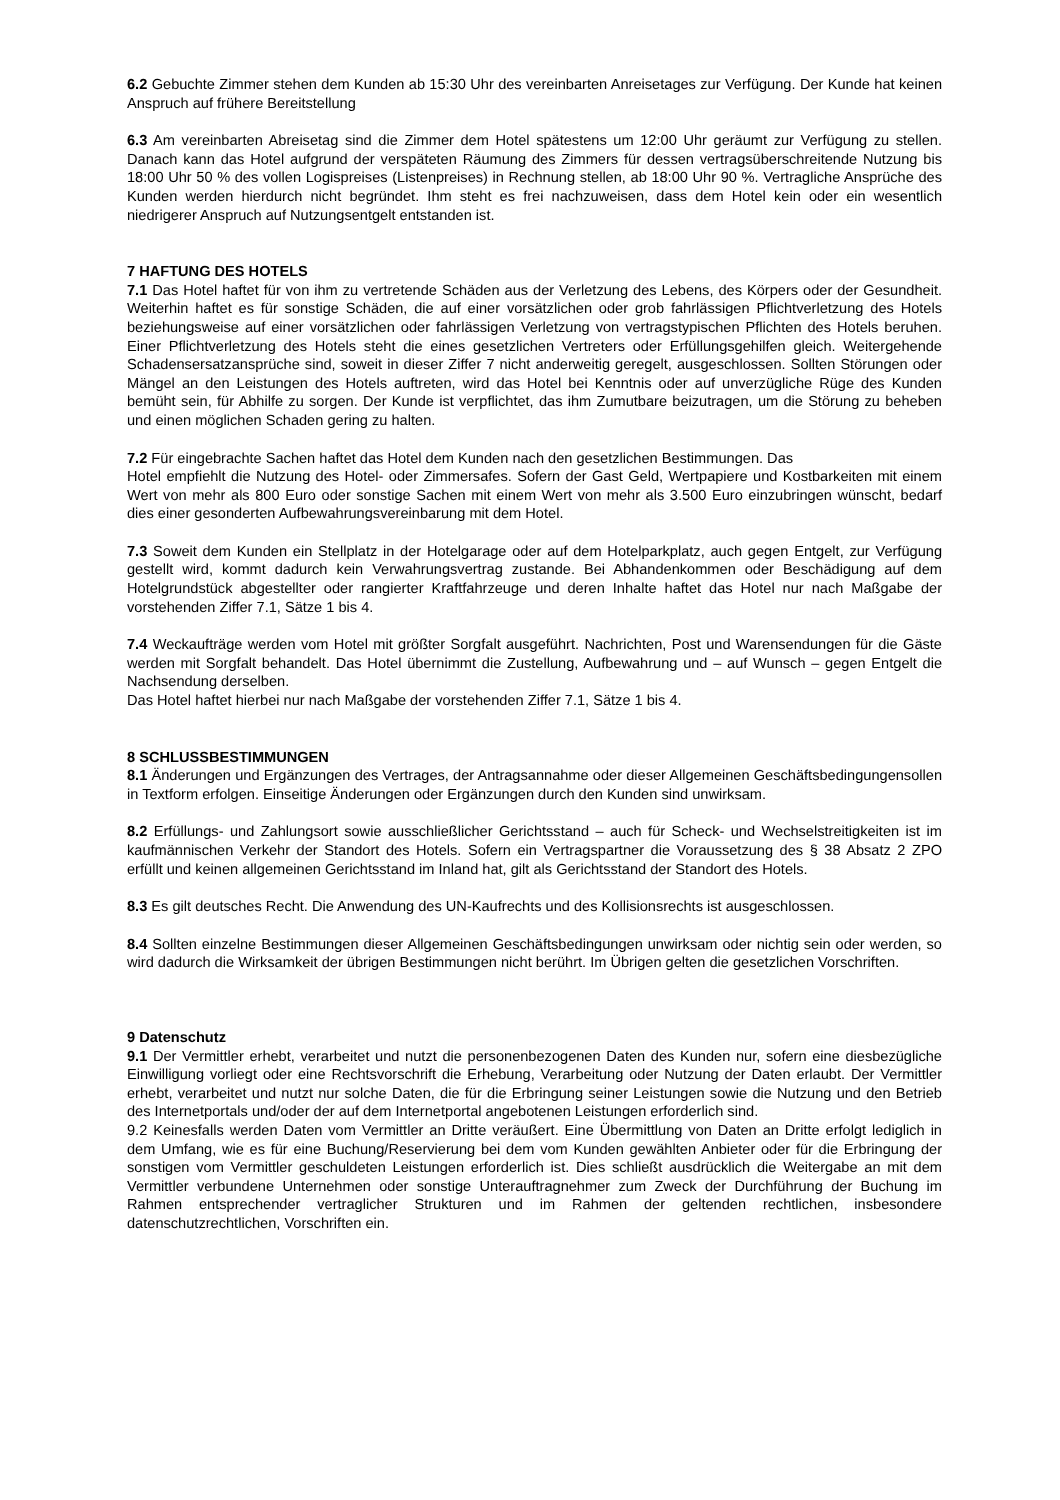6.2 Gebuchte Zimmer stehen dem Kunden ab 15:30 Uhr des vereinbarten Anreisetages zur Verfügung. Der Kunde hat keinen Anspruch auf frühere Bereitstellung
6.3 Am vereinbarten Abreisetag sind die Zimmer dem Hotel spätestens um 12:00 Uhr geräumt zur Verfügung zu stellen. Danach kann das Hotel aufgrund der verspäteten Räumung des Zimmers für dessen vertragsüberschreitende Nutzung bis 18:00 Uhr 50 % des vollen Logispreises (Listenpreises) in Rechnung stellen, ab 18:00 Uhr 90 %. Vertragliche Ansprüche des Kunden werden hierdurch nicht begründet. Ihm steht es frei nachzuweisen, dass dem Hotel kein oder ein wesentlich niedrigerer Anspruch auf Nutzungsentgelt entstanden ist.
7 HAFTUNG DES HOTELS
7.1 Das Hotel haftet für von ihm zu vertretende Schäden aus der Verletzung des Lebens, des Körpers oder der Gesundheit. Weiterhin haftet es für sonstige Schäden, die auf einer vorsätzlichen oder grob fahrlässigen Pflichtverletzung des Hotels beziehungsweise auf einer vorsätzlichen oder fahrlässigen Verletzung von vertragstypischen Pflichten des Hotels beruhen. Einer Pflichtverletzung des Hotels steht die eines gesetzlichen Vertreters oder Erfüllungsgehilfen gleich. Weitergehende Schadensersatzansprüche sind, soweit in dieser Ziffer 7 nicht anderweitig geregelt, ausgeschlossen. Sollten Störungen oder Mängel an den Leistungen des Hotels auftreten, wird das Hotel bei Kenntnis oder auf unverzügliche Rüge des Kunden bemüht sein, für Abhilfe zu sorgen. Der Kunde ist verpflichtet, das ihm Zumutbare beizutragen, um die Störung zu beheben und einen möglichen Schaden gering zu halten.
7.2 Für eingebrachte Sachen haftet das Hotel dem Kunden nach den gesetzlichen Bestimmungen. Das
Hotel empfiehlt die Nutzung des Hotel- oder Zimmersafes. Sofern der Gast Geld, Wertpapiere und Kostbarkeiten mit einem Wert von mehr als 800 Euro oder sonstige Sachen mit einem Wert von mehr als 3.500 Euro einzubringen wünscht, bedarf dies einer gesonderten Aufbewahrungsvereinbarung mit dem Hotel.
7.3 Soweit dem Kunden ein Stellplatz in der Hotelgarage oder auf dem Hotelparkplatz, auch gegen Entgelt, zur Verfügung gestellt wird, kommt dadurch kein Verwahrungsvertrag zustande. Bei Abhandenkommen oder Beschädigung auf dem Hotelgrundstück abgestellter oder rangierter Kraftfahrzeuge und deren Inhalte haftet das Hotel nur nach Maßgabe der vorstehenden Ziffer 7.1, Sätze 1 bis 4.
7.4 Weckaufträge werden vom Hotel mit größter Sorgfalt ausgeführt. Nachrichten, Post und Warensendungen für die Gäste werden mit Sorgfalt behandelt. Das Hotel übernimmt die Zustellung, Aufbewahrung und – auf Wunsch – gegen Entgelt die Nachsendung derselben.
Das Hotel haftet hierbei nur nach Maßgabe der vorstehenden Ziffer 7.1, Sätze 1 bis 4.
8 SCHLUSSBESTIMMUNGEN
8.1 Änderungen und Ergänzungen des Vertrages, der Antragsannahme oder dieser Allgemeinen Geschäftsbedingungensollen in Textform erfolgen. Einseitige Änderungen oder Ergänzungen durch den Kunden sind unwirksam.
8.2 Erfüllungs- und Zahlungsort sowie ausschließlicher Gerichtsstand – auch für Scheck- und Wechselstreitigkeiten ist im kaufmännischen Verkehr der Standort des Hotels. Sofern ein Vertragspartner die Voraussetzung des § 38 Absatz 2 ZPO erfüllt und keinen allgemeinen Gerichtsstand im Inland hat, gilt als Gerichtsstand der Standort des Hotels.
8.3 Es gilt deutsches Recht. Die Anwendung des UN-Kaufrechts und des Kollisionsrechts ist ausgeschlossen.
8.4 Sollten einzelne Bestimmungen dieser Allgemeinen Geschäftsbedingungen unwirksam oder nichtig sein oder werden, so wird dadurch die Wirksamkeit der übrigen Bestimmungen nicht berührt. Im Übrigen gelten die gesetzlichen Vorschriften.
9 Datenschutz
9.1 Der Vermittler erhebt, verarbeitet und nutzt die personenbezogenen Daten des Kunden nur, sofern eine diesbezügliche Einwilligung vorliegt oder eine Rechtsvorschrift die Erhebung, Verarbeitung oder Nutzung der Daten erlaubt. Der Vermittler erhebt, verarbeitet und nutzt nur solche Daten, die für die Erbringung seiner Leistungen sowie die Nutzung und den Betrieb des Internetportals und/oder der auf dem Internetportal angebotenen Leistungen erforderlich sind.
9.2 Keinesfalls werden Daten vom Vermittler an Dritte veräußert. Eine Übermittlung von Daten an Dritte erfolgt lediglich in dem Umfang, wie es für eine Buchung/Reservierung bei dem vom Kunden gewählten Anbieter oder für die Erbringung der sonstigen vom Vermittler geschuldeten Leistungen erforderlich ist. Dies schließt ausdrücklich die Weitergabe an mit dem Vermittler verbundene Unternehmen oder sonstige Unterauftragnehmer zum Zweck der Durchführung der Buchung im Rahmen entsprechender vertraglicher Strukturen und im Rahmen der geltenden rechtlichen, insbesondere datenschutzrechtlichen, Vorschriften ein.